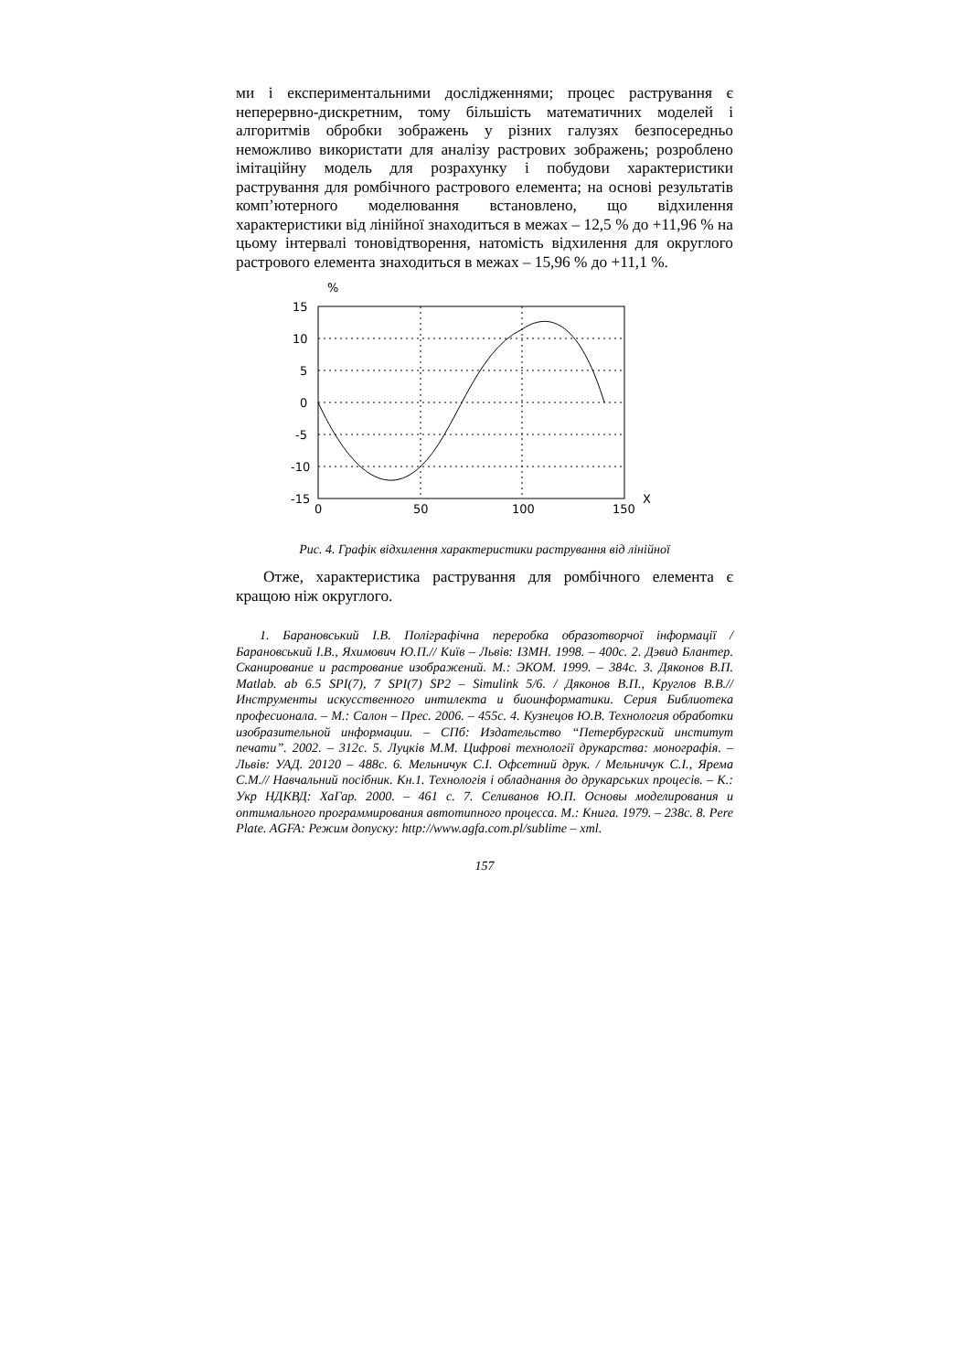ми і експериментальними дослідженнями; процес растрування є неперервно-дискретним, тому більшість математичних моделей і алгоритмів обробки зображень у різних галузях безпосередньо неможливо використати для аналізу растрових зображень; розроблено імітаційну модель для розрахунку і побудови характеристики растрування для ромбічного растрового елемента; на основі результатів комп’ютерного моделювання встановлено, що відхилення характеристики від лінійної знаходиться в межах – 12,5 % до +11,96 % на цьому інтервалі тоновідтворення, натомість відхилення для округлого растрового елемента знаходиться в межах – 15,96 % до +11,1 %.
%
15
10
5
0
-5
-10
-15
0
50
100
150
X
Рис. 4. Графік відхилення характеристики растрування від лінійної
Отже, характеристика растрування для ромбічного елемента є кращою ніж округлого.
1. Барановський І.В. Поліграфічна переробка образотворчої інформації / Барановський І.В., Яхимович Ю.П.// Київ – Львів: ІЗМН. 1998. – 400с. 2. Дэвид Блантер. Сканирование и растрование изображений. М.: ЭКОМ. 1999. – 384с. 3. Дяконов В.П. Matlab. ab 6.5 SPI(7), 7 SPI(7) SP2 – Simulink 5/6. / Дяконов В.П., Круглов В.В.// Инструменты искусственного интилекта и биоинформатики. Серия Библиотека професионала. – М.: Салон – Прес. 2006. – 455с. 4. Кузнецов Ю.В. Технология обработки изобразительной информации. – СПб: Издательство “Петербургский институт печати”. 2002. – 312с. 5. Луцків М.М. Цифрові технології друкарства: монографія. – Львів: УАД. 20120 – 488с. 6. Мельничук С.І. Офсетний друк. / Мельничук С.І., Ярема С.М.// Навчальний посібник. Кн.1. Технологія і обладнання до друкарських процесів. – К.: Укр НДКВД: ХаГар. 2000. – 461 с. 7. Селиванов Ю.П. Основы моделирования и оптимального программирования автотипного процесса. М.: Книга. 1979. – 238с. 8. Pere Plate. AGFA: Режим допуску: http://www.agfa.com.pl/sublime – xml.
157